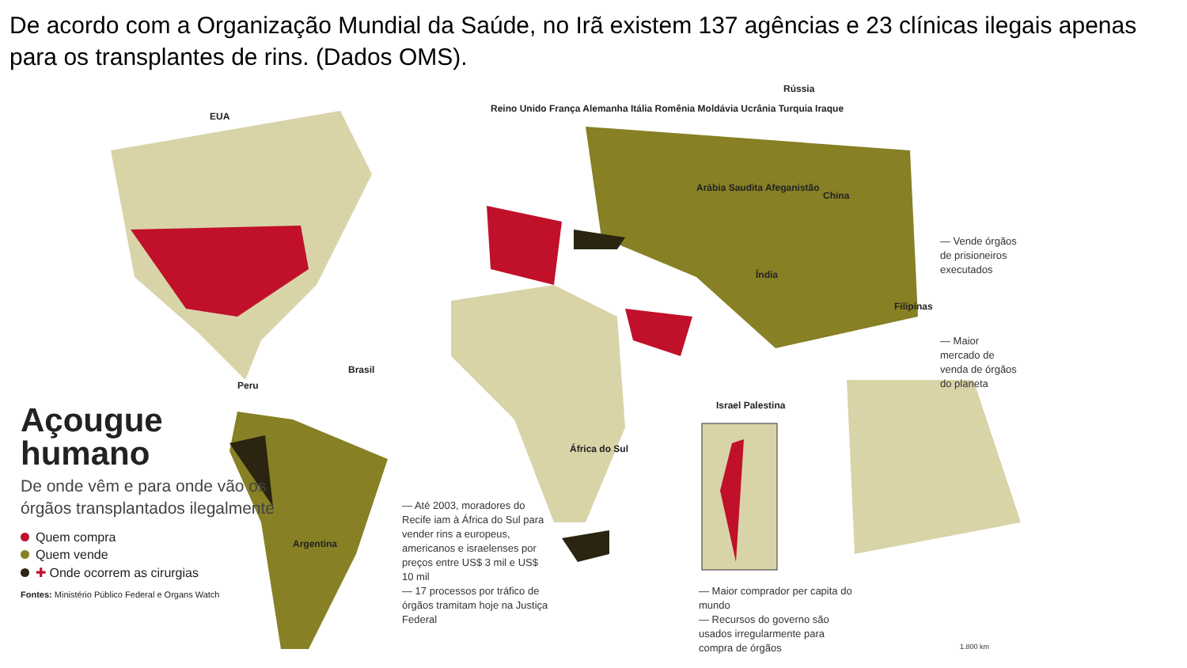De acordo com a Organização Mundial da Saúde, no Irã existem 137 agências e 23 clínicas ilegais apenas para os transplantes de rins. (Dados OMS).
EUA
Reino Unido França Alemanha Itália Romênia Moldávia Ucrânia Turquia Iraque
Arábia Saudita Afeganistão
Rússia
China
Índia
Filipinas
Peru
Brasil
Argentina
África do Sul
Israel Palestina
Açougue humano
De onde vêm e para onde vão os órgãos transplantados ilegalmente
Quem compra
Quem vende
✚ Onde ocorrem as cirurgias
Fontes: Ministério Público Federal e Organs Watch
— Até 2003, moradores do Recife iam à África do Sul para vender rins a europeus, americanos e israelenses por preços entre US$ 3 mil e US$ 10 mil
— 17 processos por tráfico de órgãos tramitam hoje na Justiça Federal
— Vende órgãos de prisioneiros executados
— Maior mercado de venda de órgãos do planeta
— Maior comprador per capita do mundo
— Recursos do governo são usados irregularmente para compra de órgãos
1.800 km